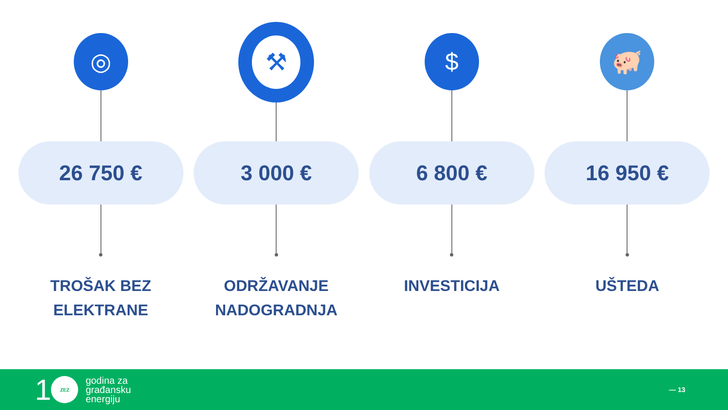◎
26 750 €
TROŠAK BEZ
ELEKTRANE
⚒
3 000 €
ODRŽAVANJE
NADOGRADNJA
$
6 800 €
INVESTICIJA
🐖
16 950 €
UŠTEDA
1
ZEZ
godina za
građansku
energiju
— 13